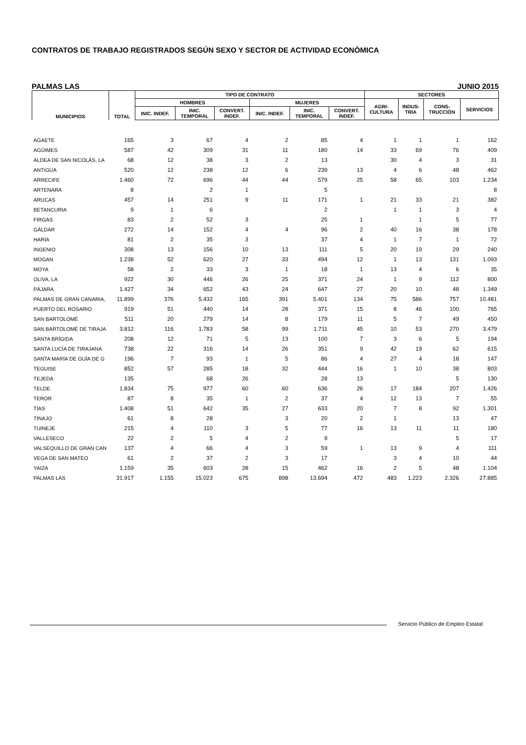CONTRATOS DE TRABAJO REGISTRADOS SEGÚN SEXO Y SECTOR DE ACTIVIDAD ECONÓMICA
PALMAS LAS JUNIO 2015
| MUNICIPIOS | TOTAL | TIPO DE CONTRATO | | | | | | SECTORES | | | |
| --- | --- | --- | --- | --- | --- | --- | --- | --- | --- | --- | --- |
| | | HOMBRES | | | MUJERES | | | AGRI- CULTURA | INDUS- TRIA | CONS- TRUCCIÓN | SERVICIOS |
| | | INIC. INDEF. | INIC. TEMPORAL | CONVERT. INDEF. | INIC. INDEF. | INIC. TEMPORAL | CONVERT. INDEF. | | | | |
| AGAETE | 165 | 3 | 67 | 4 | 2 | 85 | 4 | 1 | 1 | 1 | 162 |
| AGÜIMES | 587 | 42 | 309 | 31 | 11 | 180 | 14 | 33 | 69 | 76 | 409 |
| ALDEA DE SAN NICOLÁS, LA | 68 | 12 | 38 | 3 | 2 | 13 | | 30 | 4 | 3 | 31 |
| ANTIGUA | 520 | 12 | 238 | 12 | 6 | 239 | 13 | 4 | 6 | 48 | 462 |
| ARRECIFE | 1.460 | 72 | 696 | 44 | 44 | 579 | 25 | 58 | 65 | 103 | 1.234 |
| ARTENARA | 8 | | 2 | 1 | | 5 | | | | | 8 |
| ARUCAS | 457 | 14 | 251 | 9 | 11 | 171 | 1 | 21 | 33 | 21 | 382 |
| BETANCURIA | 9 | 1 | 6 | | | 2 | | 1 | 1 | 3 | 4 |
| FIRGAS | 83 | 2 | 52 | 3 | | 25 | 1 | | 1 | 5 | 77 |
| GÁLDAR | 272 | 14 | 152 | 4 | 4 | 96 | 2 | 40 | 16 | 38 | 178 |
| HARÍA | 81 | 2 | 35 | 3 | | 37 | 4 | 1 | 7 | 1 | 72 |
| INGENIO | 308 | 13 | 156 | 10 | 13 | 111 | 5 | 20 | 19 | 29 | 240 |
| MOGAN | 1.238 | 52 | 620 | 27 | 33 | 494 | 12 | 1 | 13 | 131 | 1.093 |
| MOYA | 58 | 2 | 33 | 3 | 1 | 18 | 1 | 13 | 4 | 6 | 35 |
| OLIVA, LA | 922 | 30 | 446 | 26 | 25 | 371 | 24 | 1 | 9 | 112 | 800 |
| PÁJARA | 1.427 | 34 | 652 | 43 | 24 | 647 | 27 | 20 | 10 | 48 | 1.349 |
| PALMAS DE GRAN CANARIA, | 11.899 | 376 | 5.432 | 165 | 391 | 5.401 | 134 | 75 | 586 | 757 | 10.481 |
| PUERTO DEL ROSARIO | 919 | 51 | 440 | 14 | 28 | 371 | 15 | 8 | 46 | 100 | 765 |
| SAN BARTOLOMÉ | 511 | 20 | 279 | 14 | 8 | 179 | 11 | 5 | 7 | 49 | 450 |
| SAN BARTOLOMÉ DE TIRAJA | 3.812 | 116 | 1.783 | 58 | 99 | 1.711 | 45 | 10 | 53 | 270 | 3.479 |
| SANTA BRÍGIDA | 208 | 12 | 71 | 5 | 13 | 100 | 7 | 3 | 6 | 5 | 194 |
| SANTA LUCÍA DE TIRAJANA | 738 | 22 | 316 | 14 | 26 | 351 | 9 | 42 | 19 | 62 | 615 |
| SANTA MARÍA DE GUÍA DE G | 196 | 7 | 93 | 1 | 5 | 86 | 4 | 27 | 4 | 18 | 147 |
| TEGUISE | 852 | 57 | 285 | 18 | 32 | 444 | 16 | 1 | 10 | 38 | 803 |
| TEJEDA | 135 | | 68 | 26 | | 28 | 13 | | | 5 | 130 |
| TELDE | 1.834 | 75 | 977 | 60 | 60 | 636 | 26 | 17 | 184 | 207 | 1.426 |
| TEROR | 87 | 8 | 35 | 1 | 2 | 37 | 4 | 12 | 13 | 7 | 55 |
| TÍAS | 1.408 | 51 | 642 | 35 | 27 | 633 | 20 | 7 | 8 | 92 | 1.301 |
| TINAJO | 61 | 8 | 28 | | 3 | 20 | 2 | 1 | | 13 | 47 |
| TUINEJE | 215 | 4 | 110 | 3 | 5 | 77 | 16 | 13 | 11 | 11 | 180 |
| VALLESECO | 22 | 2 | 5 | 4 | 2 | 9 | | | | 5 | 17 |
| VALSEQUILLO DE GRAN CAN | 137 | 4 | 66 | 4 | 3 | 59 | 1 | 13 | 9 | 4 | 111 |
| VEGA DE SAN MATEO | 61 | 2 | 37 | 2 | 3 | 17 | | 3 | 4 | 10 | 44 |
| YAIZA | 1.159 | 35 | 603 | 28 | 15 | 462 | 16 | 2 | 5 | 48 | 1.104 |
| PALMAS LAS | 31.917 | 1.155 | 15.023 | 675 | 898 | 13.694 | 472 | 483 | 1.223 | 2.326 | 27.885 |
Servicio Público de Empleo Estatal